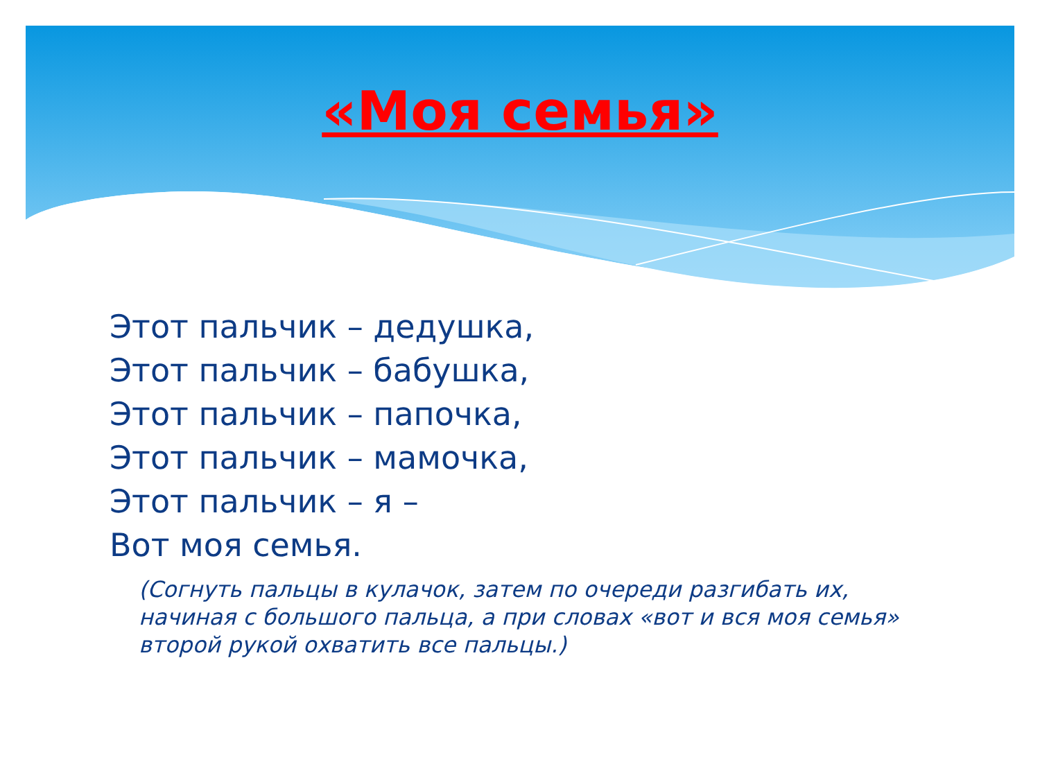«Моя семья»
Этот пальчик – дедушка,
Этот пальчик – бабушка,
Этот пальчик – папочка,
Этот пальчик – мамочка,
Этот пальчик – я –
Вот моя семья.
(Согнуть пальцы в кулачок, затем по очереди разгибать их, начиная с большого пальца, а при словах «вот и вся моя семья» второй рукой охватить все пальцы.)